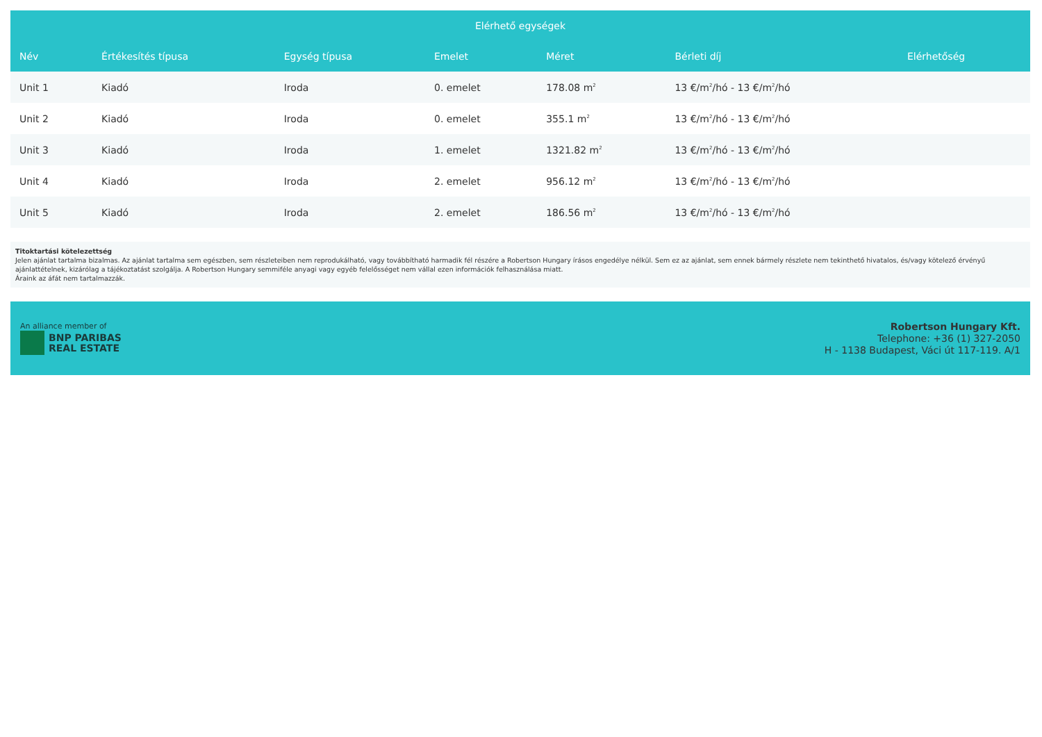| Elérhető egységek | | | | | | |
| --- | --- | --- | --- | --- | --- | --- |
| Név | Értékesítés típusa | Egység típusa | Emelet | Méret | Bérleti díj | Elérhetőség |
| Unit 1 | Kiadó | Iroda | 0. emelet | 178.08 m<sup>2</sup> | 13 €/m<sup>2</sup>/hó - 13 €/m<sup>2</sup>/hó | |
| Unit 2 | Kiadó | Iroda | 0. emelet | 355.1 m<sup>2</sup> | 13 €/m<sup>2</sup>/hó - 13 €/m<sup>2</sup>/hó | |
| Unit 3 | Kiadó | Iroda | 1. emelet | 1321.82 m<sup>2</sup> | 13 €/m<sup>2</sup>/hó - 13 €/m<sup>2</sup>/hó | |
| Unit 4 | Kiadó | Iroda | 2. emelet | 956.12 m<sup>2</sup> | 13 €/m<sup>2</sup>/hó - 13 €/m<sup>2</sup>/hó | |
| Unit 5 | Kiadó | Iroda | 2. emelet | 186.56 m<sup>2</sup> | 13 €/m<sup>2</sup>/hó - 13 €/m<sup>2</sup>/hó | |
Titoktartási kötelezettség
Jelen ajánlat tartalma bizalmas. Az ajánlat tartalma sem egészben, sem részleteiben nem reprodukálható, vagy továbbítható harmadik fél részére a Robertson Hungary írásos engedélye nélkül. Sem ez az ajánlat, sem ennek bármely részlete nem tekinthető hivatalos, és/vagy kötelező érvényű ajánlattételnek, kizárólag a tájékoztatást szolgálja. A Robertson Hungary semmiféle anyagi vagy egyéb felelősséget nem vállal ezen információk felhasználása miatt.
Áraink az áfát nem tartalmazzák.
An alliance member of
BNP PARIBAS REAL ESTATE
Robertson Hungary Kft.
Telephone: +36 (1) 327-2050
H - 1138 Budapest, Váci út 117-119. A/1